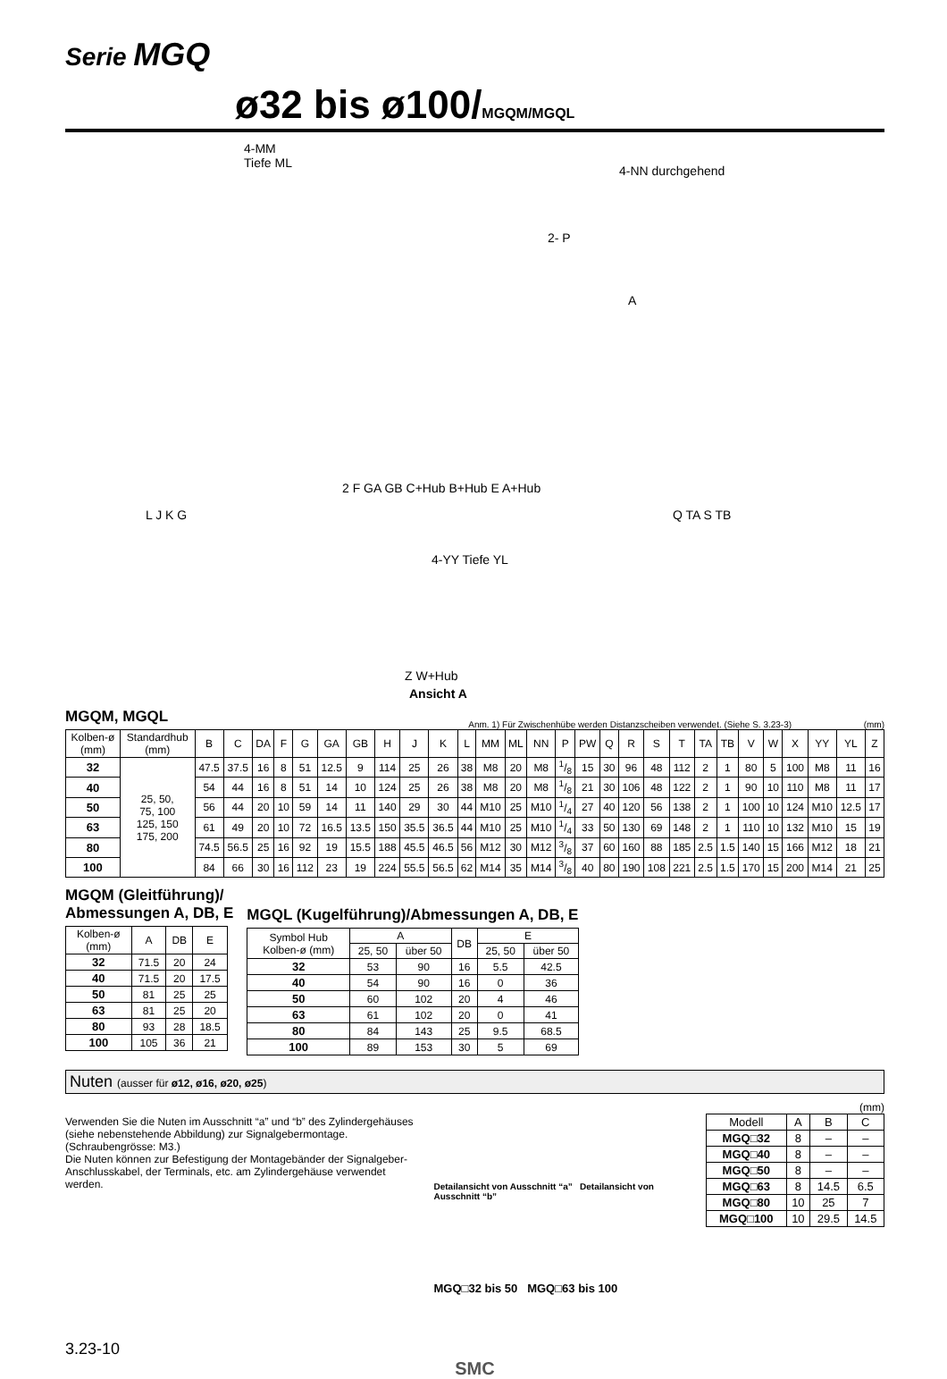Serie MGQ
ø32 bis ø100/MGQM/MGQL
4-MM
Tiefe ML 4-NN durchgehend
2- P
A
2 F GA GB C+Hub B+Hub E A+Hub
L J K G Q TA S TB
4-YY Tiefe YL
Z W+Hub
Ansicht A
MGQM, MGQL
Anm. 1) Für Zwischenhübe werden Distanzscheiben verwendet. (Siehe S. 3.23-3) (mm)
| Kolben-ø (mm) | Standardhub (mm) | B | C | DA | F | G | GA | GB | H | J | K | L | MM | ML | NN | P | PW | Q | R | S | T | TA | TB | V | W | X | YY | YL | Z |
| --- | --- | --- | --- | --- | --- | --- | --- | --- | --- | --- | --- | --- | --- | --- | --- | --- | --- | --- | --- | --- | --- | --- | --- | --- | --- | --- | --- | --- | --- |
| 32 | 25, 50, 75, 100 125, 150 175, 200 | 47.5 | 37.5 | 16 | 8 | 51 | 12.5 | 9 | 114 | 25 | 26 | 38 | M8 | 20 | M8 | 1/8 | 15 | 30 | 96 | 48 | 112 | 2 | 1 | 80 | 5 | 100 | M8 | 11 | 16 |
| 40 | | 54 | 44 | 16 | 8 | 51 | 14 | 10 | 124 | 25 | 26 | 38 | M8 | 20 | M8 | 1/8 | 21 | 30 | 106 | 48 | 122 | 2 | 1 | 90 | 10 | 110 | M8 | 11 | 17 |
| 50 | | 56 | 44 | 20 | 10 | 59 | 14 | 11 | 140 | 29 | 30 | 44 | M10 | 25 | M10 | 1/4 | 27 | 40 | 120 | 56 | 138 | 2 | 1 | 100 | 10 | 124 | M10 | 12.5 | 17 |
| 63 | | 61 | 49 | 20 | 10 | 72 | 16.5 | 13.5 | 150 | 35.5 | 36.5 | 44 | M10 | 25 | M10 | 1/4 | 33 | 50 | 130 | 69 | 148 | 2 | 1 | 110 | 10 | 132 | M10 | 15 | 19 |
| 80 | | 74.5 | 56.5 | 25 | 16 | 92 | 19 | 15.5 | 188 | 45.5 | 46.5 | 56 | M12 | 30 | M12 | 3/8 | 37 | 60 | 160 | 88 | 185 | 2.5 | 1.5 | 140 | 15 | 166 | M12 | 18 | 21 |
| 100 | | 84 | 66 | 30 | 16 | 112 | 23 | 19 | 224 | 55.5 | 56.5 | 62 | M14 | 35 | M14 | 3/8 | 40 | 80 | 190 | 108 | 221 | 2.5 | 1.5 | 170 | 15 | 200 | M14 | 21 | 25 |
MGQM (Gleitführung)/
Abmessungen A, DB, E
| Kolben-ø (mm) | A | DB | E |
| --- | --- | --- | --- |
| 32 | 71.5 | 20 | 24 |
| 40 | 71.5 | 20 | 17.5 |
| 50 | 81 | 25 | 25 |
| 63 | 81 | 25 | 20 |
| 80 | 93 | 28 | 18.5 |
| 100 | 105 | 36 | 21 |
MGQL (Kugelführung)/Abmessungen A, DB, E
| Symbol Hub Kolben-ø (mm) | A | | DB | E | |
| --- | --- | --- | --- | --- | --- |
| | 25, 50 | über 50 | | 25, 50 | über 50 |
| 32 | 53 | 90 | 16 | 5.5 | 42.5 |
| 40 | 54 | 90 | 16 | 0 | 36 |
| 50 | 60 | 102 | 20 | 4 | 46 |
| 63 | 61 | 102 | 20 | 0 | 41 |
| 80 | 84 | 143 | 25 | 9.5 | 68.5 |
| 100 | 89 | 153 | 30 | 5 | 69 |
Nuten (ausser für ø12, ø16, ø20, ø25)
Verwenden Sie die Nuten im Ausschnitt “a” und “b” des Zylindergehäuses (siehe nebenstehende Abbildung) zur Signalgebermontage.
(Schraubengrösse: M3.)
Die Nuten können zur Befestigung der Montagebänder der Signalgeber-Anschlusskabel, der Terminals, etc. am Zylindergehäuse verwendet werden.
Detailansicht von Ausschnitt “a” Detailansicht von Ausschnitt “b”
MGQ□32 bis 50 MGQ□63 bis 100
(mm)
| Modell | A | B | C |
| --- | --- | --- | --- |
| MGQ□32 | 8 | – | – |
| MGQ□40 | 8 | – | – |
| MGQ□50 | 8 | – | – |
| MGQ□63 | 8 | 14.5 | 6.5 |
| MGQ□80 | 10 | 25 | 7 |
| MGQ□100 | 10 | 29.5 | 14.5 |
3.23-10
SMC